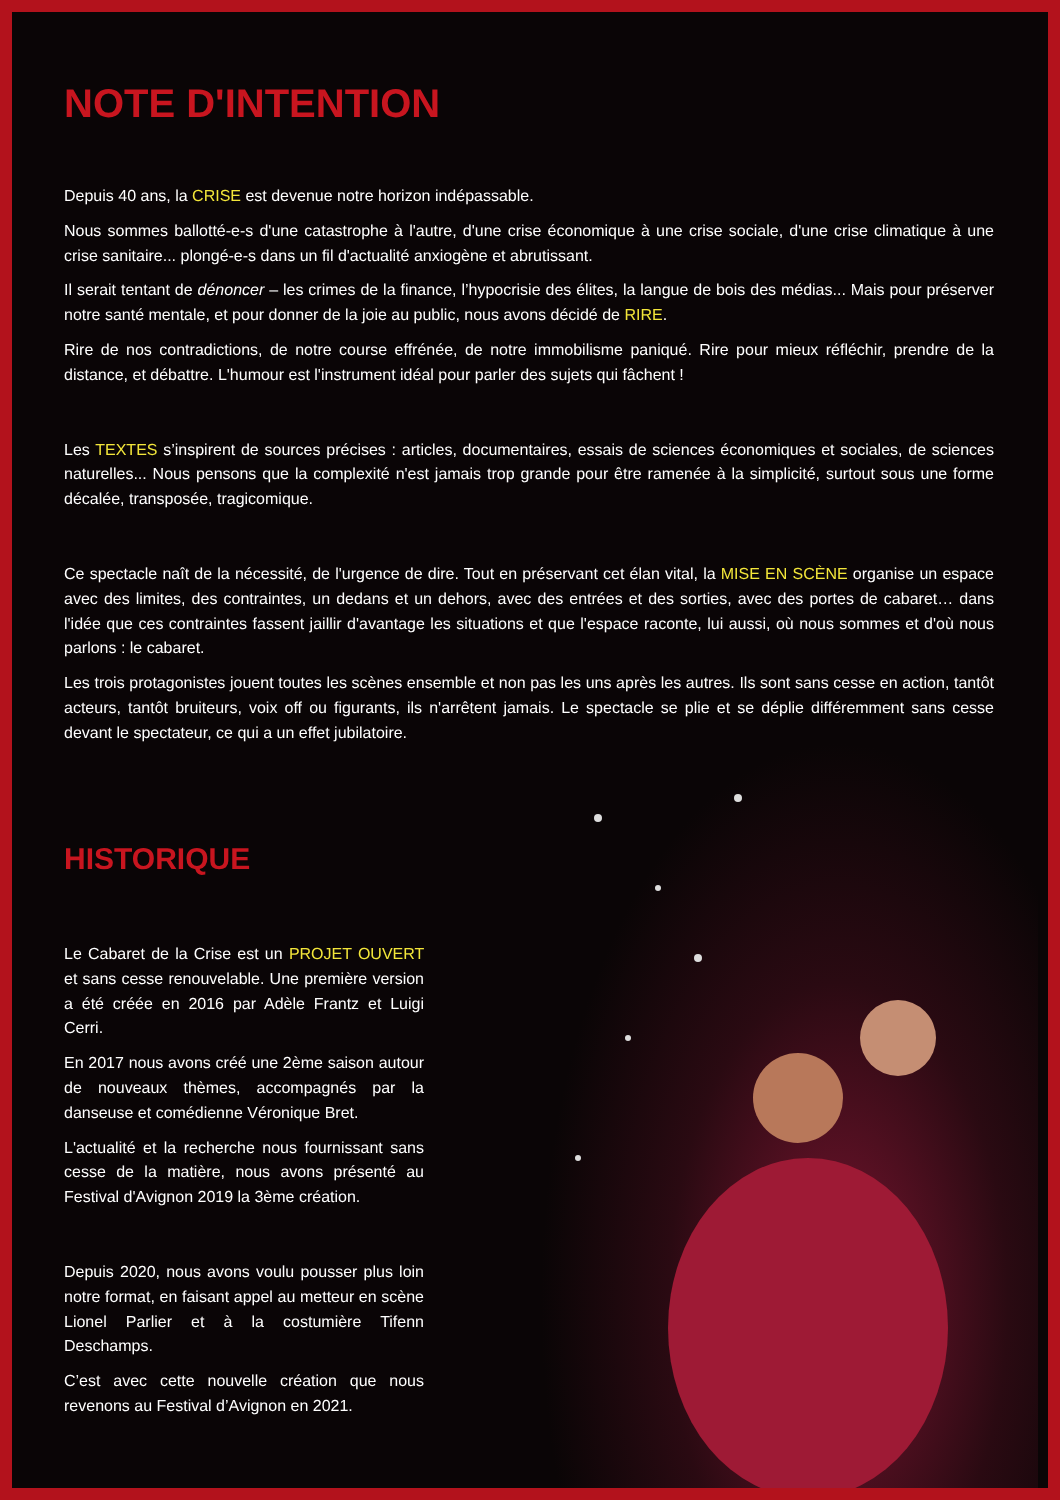NOTE D'INTENTION
Depuis 40 ans, la CRISE est devenue notre horizon indépassable.
Nous sommes ballotté-e-s d'une catastrophe à l'autre, d'une crise économique à une crise sociale, d'une crise climatique à une crise sanitaire... plongé-e-s dans un fil d'actualité anxiogène et abrutissant.
Il serait tentant de dénoncer – les crimes de la finance, l’hypocrisie des élites, la langue de bois des médias... Mais pour préserver notre santé mentale, et pour donner de la joie au public, nous avons décidé de RIRE.
Rire de nos contradictions, de notre course effrénée, de notre immobilisme paniqué. Rire pour mieux réfléchir, prendre de la distance, et débattre. L'humour est l'instrument idéal pour parler des sujets qui fâchent !
Les TEXTES s’inspirent de sources précises : articles, documentaires, essais de sciences économiques et sociales, de sciences naturelles... Nous pensons que la complexité n'est jamais trop grande pour être ramenée à la simplicité, surtout sous une forme décalée, transposée, tragicomique.
Ce spectacle naît de la nécessité, de l'urgence de dire. Tout en préservant cet élan vital, la MISE EN SCÈNE organise un espace avec des limites, des contraintes, un dedans et un dehors, avec des entrées et des sorties, avec des portes de cabaret… dans l'idée que ces contraintes fassent jaillir d'avantage les situations et que l'espace raconte, lui aussi, où nous sommes et d'où nous parlons : le cabaret.
Les trois protagonistes jouent toutes les scènes ensemble et non pas les uns après les autres. Ils sont sans cesse en action, tantôt acteurs, tantôt bruiteurs, voix off ou figurants, ils n'arrêtent jamais. Le spectacle se plie et se déplie différemment sans cesse devant le spectateur, ce qui a un effet jubilatoire.
HISTORIQUE
Le Cabaret de la Crise est un PROJET OUVERT et sans cesse renouvelable. Une première version a été créée en 2016 par Adèle Frantz et Luigi Cerri.
En 2017 nous avons créé une 2ème saison autour de nouveaux thèmes, accompagnés par la danseuse et comédienne Véronique Bret.
L'actualité et la recherche nous fournissant sans cesse de la matière, nous avons présenté au Festival d'Avignon 2019 la 3ème création.
Depuis 2020, nous avons voulu pousser plus loin notre format, en faisant appel au metteur en scène Lionel Parlier et à la costumière Tifenn Deschamps.
C’est avec cette nouvelle création que nous revenons au Festival d’Avignon en 2021.